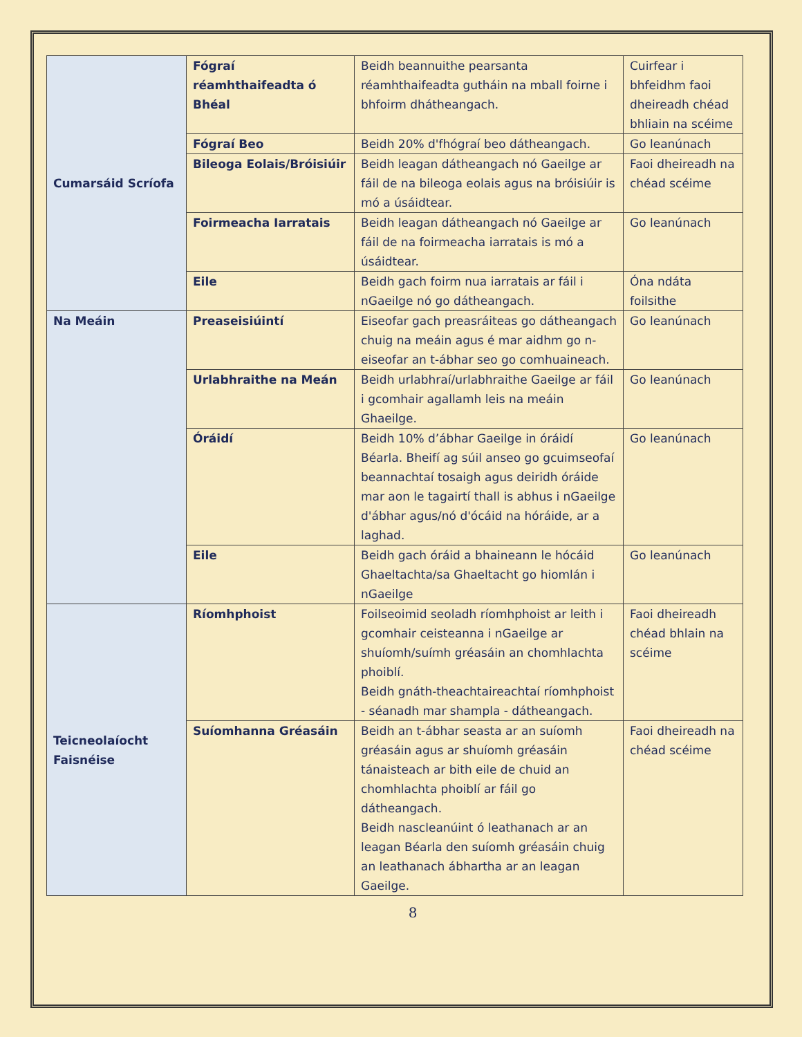| Cumarsáid Scríofa | Fógraí réamhthaifeadta ó Bhéal | Beidh beannuithe pearsanta réamhthaifeadta gutháin na mball foirne i bhfoirm dhátheangach. | Cuirfear i bhfeidhm faoi dheireadh chéad bhliain na scéime |
| | Fógraí Beo | Beidh 20% d'fhógraí beo dátheangach. | Go leanúnach |
| | Bileoga Eolais/Bróisiúir | Beidh leagan dátheangach nó Gaeilge ar fáil de na bileoga eolais agus na bróisiúir is mó a úsáidtear. | Faoi dheireadh na chéad scéime |
| | Foirmeacha Iarratais | Beidh leagan dátheangach nó Gaeilge ar fáil de na foirmeacha iarratais is mó a úsáidtear. | Go leanúnach |
| | Eile | Beidh gach foirm nua iarratais ar fáil i nGaeilge nó go dátheangach. | Óna ndáta foilsithe |
| Na Meáin | Preaseisiúintí | Eiseofar gach preasráiteas go dátheangach chuig na meáin agus é mar aidhm go n-eiseofar an t-ábhar seo go comhuaineach. | Go leanúnach |
| | Urlabhraithe na Meán | Beidh urlabhraí/urlabhraithe Gaeilge ar fáil i gcomhair agallamh leis na meáin Ghaeilge. | Go leanúnach |
| | Óráidí | Beidh 10% d’ábhar Gaeilge in óráidí Béarla. Bheifí ag súil anseo go gcuimseofaí beannachtaí tosaigh agus deiridh óráide mar aon le tagairtí thall is abhus i nGaeilge d'ábhar agus/nó d'ócáid na hóráide, ar a laghad. | Go leanúnach |
| | Eile | Beidh gach óráid a bhaineann le hócáid Ghaeltachta/sa Ghaeltacht go hiomlán i nGaeilge | Go leanúnach |
| Teicneolaíocht Faisnéise | Ríomhphoist | Foilseoimid seoladh ríomhphoist ar leith i gcomhair ceisteanna i nGaeilge ar shuíomh/suímh gréasáin an chomhlachta phoiblí. Beidh gnáth-theachtaireachtaí ríomhphoist - séanadh mar shampla - dátheangach. | Faoi dheireadh chéad bhlain na scéime |
| | Suíomhanna Gréasáin | Beidh an t-ábhar seasta ar an suíomh gréasáin agus ar shuíomh gréasáin tánaisteach ar bith eile de chuid an chomhlachta phoiblí ar fáil go dátheangach. Beidh nascleanúint ó leathanach ar an leagan Béarla den suíomh gréasáin chuig an leathanach ábhartha ar an leagan Gaeilge. | Faoi dheireadh na chéad scéime |
8